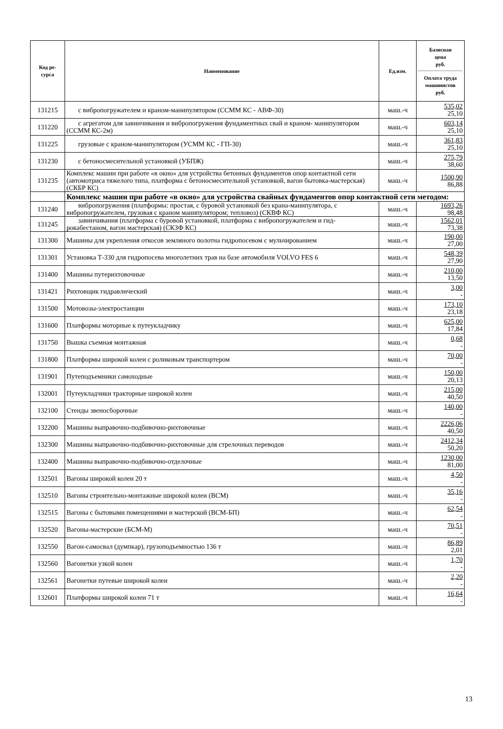| Код ре- сурса | Наименование | Ед.изм. | Базисная цена руб. Оплата труда машинистов руб. |
| --- | --- | --- | --- |
| 131215 | с вибропогружателем и краном-манипулятором (ССММ КС - АВФ-30) | маш.-ч | 535,02 25,10 |
| 131220 | с агрегатом для завинчивания и вибропогружения фундаментных свай и краном- манипулятором (ССММ КС-2м) | маш.-ч | 603,14 25,10 |
| 131225 | грузовые с краном-манипулятором (УСММ КС - ГП-30) | маш.-ч | 361,83 25,10 |
| 131230 | с бетоносмесительной установкой (УБПЖ) | маш.-ч | 275,79 38,60 |
| 131235 | Комплекс машин при работе «в окно» для устройства бетонных фундаментов опор контактной сети (автомотриса тяжелого типа, платформа с бетоносмесительной установкой, вагон бытовка-мастерская) (СКБР КС) | маш.-ч | 1500,90 86,88 |
| | Комплекс машин при работе «в окно» для устройства свайных фундаментов опор контактной сети методом: | | |
| 131240 | вибропогружения (платформы: простая, с буровой установкой без крана-манипулятора, с вибропогружателем, грузовая с краном манипулятором; тепловоз) (СКВФ КС) | маш.-ч | 1693,26 98,48 |
| 131245 | завинчивания (платформа с буровой установкой, платформа с вибропогружателем и гид- рокабестаном, вагон мастерская) (СКЗФ КС) | маш.-ч | 1562,01 73,38 |
| 131300 | Машины для укрепления откосов земляного полотна гидропосевом с мульчированием | маш.-ч | 190,00 27,00 |
| 131301 | Установка Т-330 для гидропосева многолетних трав на базе автомобиля VOLVO FES 6 | маш.-ч | 548,39 27,90 |
| 131400 | Машины путерихтовочные | маш.-ч | 210,00 13,50 |
| 131421 | Рихтовщик гидравлический | маш.-ч | 3,00 - |
| 131500 | Мотовозы-электростанции | маш.-ч | 173,10 23,18 |
| 131600 | Платформы моторные к путеукладчику | маш.-ч | 625,00 17,84 |
| 131750 | Вышка съемная монтажная | маш.-ч | 0,68 - |
| 131800 | Платформы широкой колеи с роликовым транспортером | маш.-ч | 70,00 - |
| 131901 | Путеподъемники самоходные | маш.-ч | 150,00 20,13 |
| 132001 | Путеукладчики тракторные широкой колеи | маш.-ч | 215,00 40,50 |
| 132100 | Стенды звеносборочные | маш.-ч | 140,00 - |
| 132200 | Машины выправочно-подбивочно-рихтовочные | маш.-ч | 2226,06 40,50 |
| 132300 | Машины выправочно-подбивочно-рихтовочные для стрелочных переводов | маш.-ч | 2412,34 50,20 |
| 132400 | Машины выправочно-подбивочно-отделочные | маш.-ч | 1230,00 81,00 |
| 132501 | Вагоны широкой колеи 20 т | маш.-ч | 4,50 - |
| 132510 | Вагоны строительно-монтажные широкой колеи (ВСМ) | маш.-ч | 35,16 - |
| 132515 | Вагоны с бытовыми помещениями и мастерской (ВСМ-БП) | маш.-ч | 62,54 - |
| 132520 | Вагоны-мастерские (БСМ-М) | маш.-ч | 70,51 - |
| 132550 | Вагон-самосвал (думпкар), грузоподъемностью 136 т | маш.-ч | 86,89 2,01 |
| 132560 | Вагонетки узкой колеи | маш.-ч | 1,70 - |
| 132561 | Вагонетки путевые широкой колеи | маш.-ч | 2,20 - |
| 132601 | Платформы широкой колеи 71 т | маш.-ч | 16,64 - |
13